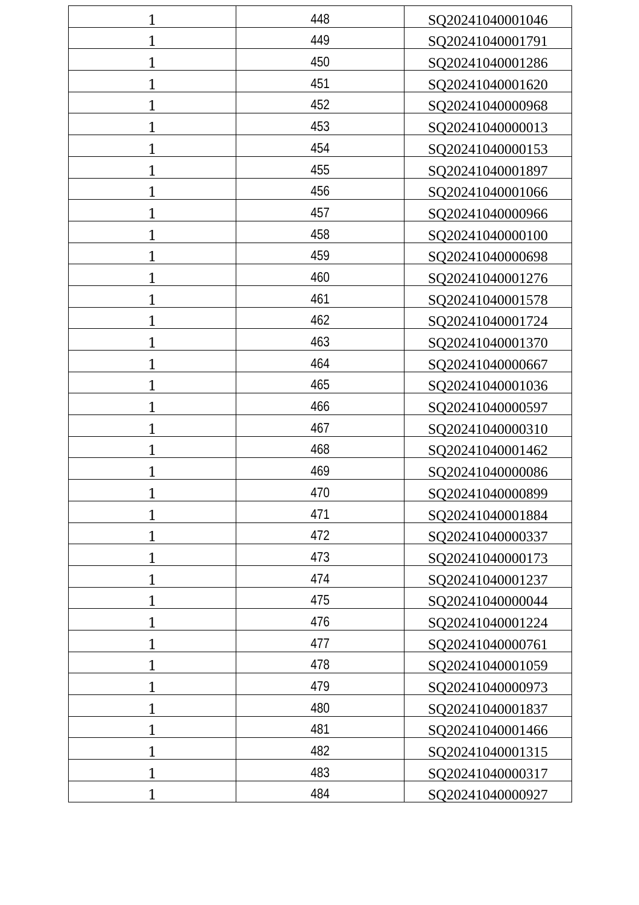| 1 | 448 | SQ20241040001046 |
| 1 | 449 | SQ20241040001791 |
| 1 | 450 | SQ20241040001286 |
| 1 | 451 | SQ20241040001620 |
| 1 | 452 | SQ20241040000968 |
| 1 | 453 | SQ20241040000013 |
| 1 | 454 | SQ20241040000153 |
| 1 | 455 | SQ20241040001897 |
| 1 | 456 | SQ20241040001066 |
| 1 | 457 | SQ20241040000966 |
| 1 | 458 | SQ20241040000100 |
| 1 | 459 | SQ20241040000698 |
| 1 | 460 | SQ20241040001276 |
| 1 | 461 | SQ20241040001578 |
| 1 | 462 | SQ20241040001724 |
| 1 | 463 | SQ20241040001370 |
| 1 | 464 | SQ20241040000667 |
| 1 | 465 | SQ20241040001036 |
| 1 | 466 | SQ20241040000597 |
| 1 | 467 | SQ20241040000310 |
| 1 | 468 | SQ20241040001462 |
| 1 | 469 | SQ20241040000086 |
| 1 | 470 | SQ20241040000899 |
| 1 | 471 | SQ20241040001884 |
| 1 | 472 | SQ20241040000337 |
| 1 | 473 | SQ20241040000173 |
| 1 | 474 | SQ20241040001237 |
| 1 | 475 | SQ20241040000044 |
| 1 | 476 | SQ20241040001224 |
| 1 | 477 | SQ20241040000761 |
| 1 | 478 | SQ20241040001059 |
| 1 | 479 | SQ20241040000973 |
| 1 | 480 | SQ20241040001837 |
| 1 | 481 | SQ20241040001466 |
| 1 | 482 | SQ20241040001315 |
| 1 | 483 | SQ20241040000317 |
| 1 | 484 | SQ20241040000927 |